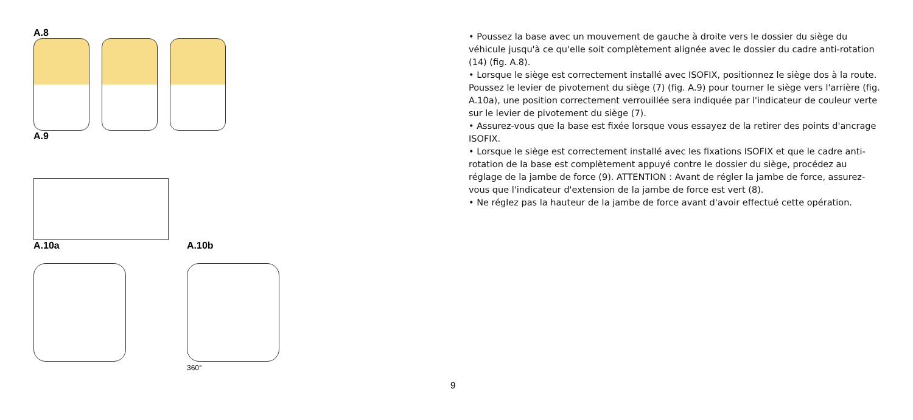A.8
A.9
A.10a A.10b
360°
• Poussez la base avec un mouvement de gauche à droite vers le dossier du siège du véhicule jusqu'à ce qu'elle soit complètement alignée avec le dossier du cadre anti-rotation (14) (fig. A.8).
• Lorsque le siège est correctement installé avec ISOFIX, positionnez le siège dos à la route. Poussez le levier de pivotement du siège (7) (fig. A.9) pour tourner le siège vers l'arrière (fig. A.10a), une position correctement verrouillée sera indiquée par l'indicateur de couleur verte sur le levier de pivotement du siège (7).
• Assurez-vous que la base est fixée lorsque vous essayez de la retirer des points d'ancrage ISOFIX.
• Lorsque le siège est correctement installé avec les fixations ISOFIX et que le cadre anti-rotation de la base est complètement appuyé contre le dossier du siège, procédez au réglage de la jambe de force (9). ATTENTION : Avant de régler la jambe de force, assurez-vous que l'indicateur d'extension de la jambe de force est vert (8).
• Ne réglez pas la hauteur de la jambe de force avant d'avoir effectué cette opération.
9